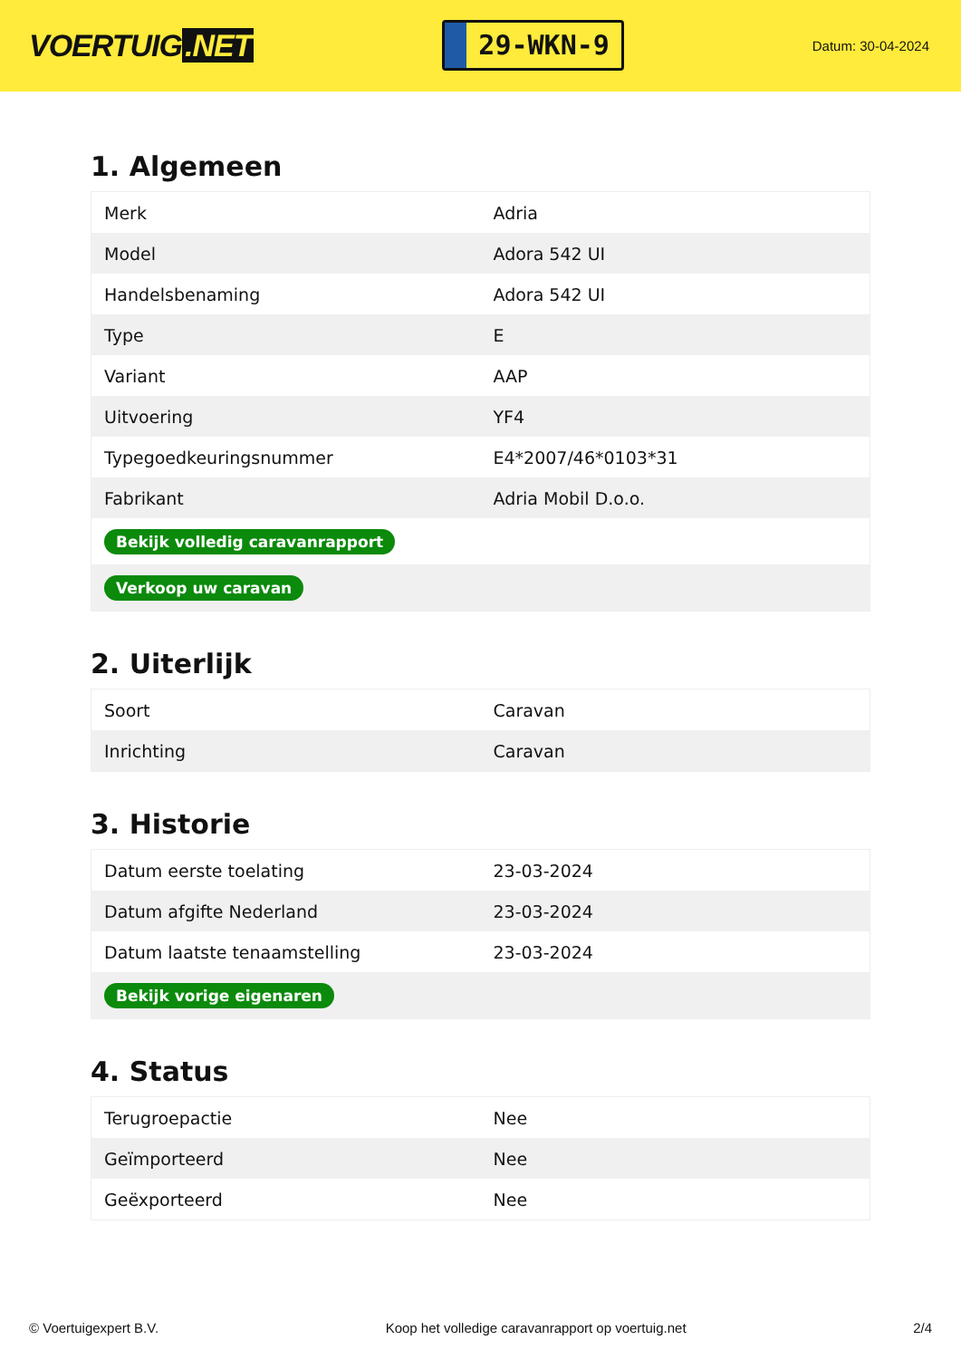VOERTUIG.NET
29-WKN-9
Datum: 30-04-2024
1. Algemeen
| Merk | Adria |
| Model | Adora 542 UI |
| Handelsbenaming | Adora 542 UI |
| Type | E |
| Variant | AAP |
| Uitvoering | YF4 |
| Typegoedkeuringsnummer | E4*2007/46*0103*31 |
| Fabrikant | Adria Mobil D.o.o. |
| Bekijk volledig caravanrapport | |
| Verkoop uw caravan | |
2. Uiterlijk
| Soort | Caravan |
| Inrichting | Caravan |
3. Historie
| Datum eerste toelating | 23-03-2024 |
| Datum afgifte Nederland | 23-03-2024 |
| Datum laatste tenaamstelling | 23-03-2024 |
| Bekijk vorige eigenaren | |
4. Status
| Terugroepactie | Nee |
| Geïmporteerd | Nee |
| Geëxporteerd | Nee |
© Voertuigexpert B.V. Koop het volledige caravanrapport op voertuig.net 2/4